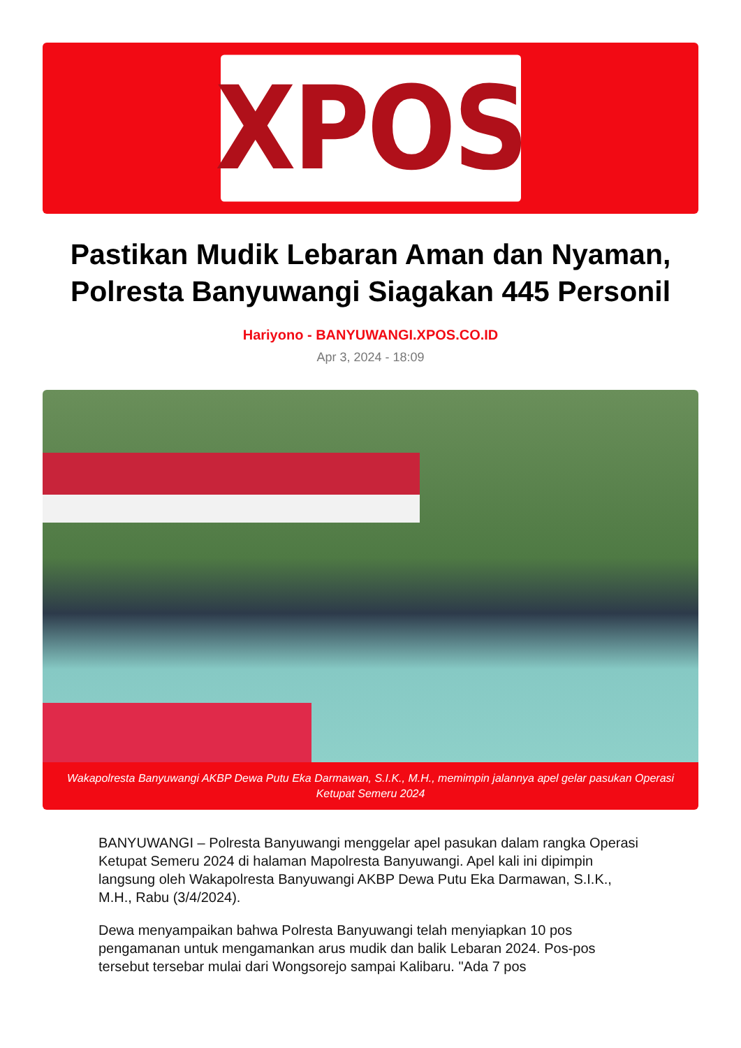XPOS
Pastikan Mudik Lebaran Aman dan Nyaman, Polresta Banyuwangi Siagakan 445 Personil
Hariyono - BANYUWANGI.XPOS.CO.ID
Apr 3, 2024 - 18:09
Wakapolresta Banyuwangi AKBP Dewa Putu Eka Darmawan, S.I.K., M.H., memimpin jalannya apel gelar pasukan Operasi Ketupat Semeru 2024
BANYUWANGI – Polresta Banyuwangi menggelar apel pasukan dalam rangka Operasi Ketupat Semeru 2024 di halaman Mapolresta Banyuwangi. Apel kali ini dipimpin langsung oleh Wakapolresta Banyuwangi AKBP Dewa Putu Eka Darmawan, S.I.K., M.H., Rabu (3/4/2024).
Dewa menyampaikan bahwa Polresta Banyuwangi telah menyiapkan 10 pos pengamanan untuk mengamankan arus mudik dan balik Lebaran 2024. Pos-pos tersebut tersebar mulai dari Wongsorejo sampai Kalibaru. "Ada 7 pos